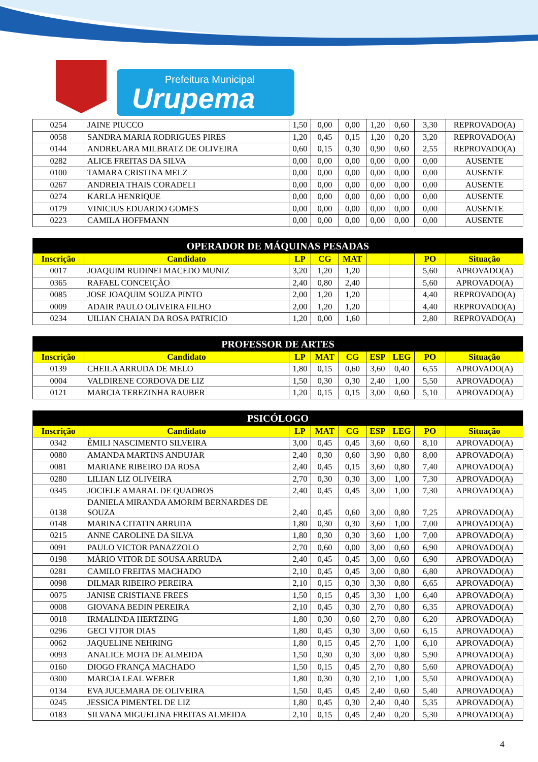Prefeitura Municipal
Urupema
| 0254 | JAINE PIUCCO | 1,50 | 0,00 | 0,00 | 1,20 | 0,60 | 3,30 | REPROVADO(A) |
| 0058 | SANDRA MARIA RODRIGUES PIRES | 1,20 | 0,45 | 0,15 | 1,20 | 0,20 | 3,20 | REPROVADO(A) |
| 0144 | ANDREUARA MILBRATZ DE OLIVEIRA | 0,60 | 0,15 | 0,30 | 0,90 | 0,60 | 2,55 | REPROVADO(A) |
| 0282 | ALICE FREITAS DA SILVA | 0,00 | 0,00 | 0,00 | 0,00 | 0,00 | 0,00 | AUSENTE |
| 0100 | TAMARA CRISTINA MELZ | 0,00 | 0,00 | 0,00 | 0,00 | 0,00 | 0,00 | AUSENTE |
| 0267 | ANDREIA THAIS CORADELI | 0,00 | 0,00 | 0,00 | 0,00 | 0,00 | 0,00 | AUSENTE |
| 0274 | KARLA HENRIQUE | 0,00 | 0,00 | 0,00 | 0,00 | 0,00 | 0,00 | AUSENTE |
| 0179 | VINICIUS EDUARDO GOMES | 0,00 | 0,00 | 0,00 | 0,00 | 0,00 | 0,00 | AUSENTE |
| 0223 | CAMILA HOFFMANN | 0,00 | 0,00 | 0,00 | 0,00 | 0,00 | 0,00 | AUSENTE |
| OPERADOR DE MÁQUINAS PESADAS | | | | | | | | |
| --- | --- | --- | --- | --- | --- | --- | --- | --- |
| Inscrição | Candidato | LP | CG | MAT | | | PO | Situação |
| 0017 | JOAQUIM RUDINEI MACEDO MUNIZ | 3,20 | 1,20 | 1,20 | | | 5,60 | APROVADO(A) |
| 0365 | RAFAEL CONCEIÇÃO | 2,40 | 0,80 | 2,40 | | | 5,60 | APROVADO(A) |
| 0085 | JOSE JOAQUIM SOUZA PINTO | 2,00 | 1,20 | 1,20 | | | 4,40 | REPROVADO(A) |
| 0009 | ADAIR PAULO OLIVEIRA FILHO | 2,00 | 1,20 | 1,20 | | | 4,40 | REPROVADO(A) |
| 0234 | UILIAN CHAIAN DA ROSA PATRICIO | 1,20 | 0,00 | 1,60 | | | 2,80 | REPROVADO(A) |
| PROFESSOR DE ARTES | | | | | | | | |
| --- | --- | --- | --- | --- | --- | --- | --- | --- |
| Inscrição | Candidato | LP | MAT | CG | ESP | LEG | PO | Situação |
| 0139 | CHEILA ARRUDA DE MELO | 1,80 | 0,15 | 0,60 | 3,60 | 0,40 | 6,55 | APROVADO(A) |
| 0004 | VALDIRENE CORDOVA DE LIZ | 1,50 | 0,30 | 0,30 | 2,40 | 1,00 | 5,50 | APROVADO(A) |
| 0121 | MARCIA TEREZINHA RAUBER | 1,20 | 0,15 | 0,15 | 3,00 | 0,60 | 5,10 | APROVADO(A) |
| PSICÓLOGO | | | | | | | | |
| --- | --- | --- | --- | --- | --- | --- | --- | --- |
| Inscrição | Candidato | LP | MAT | CG | ESP | LEG | PO | Situação |
| 0342 | ÊMILI NASCIMENTO SILVEIRA | 3,00 | 0,45 | 0,45 | 3,60 | 0,60 | 8,10 | APROVADO(A) |
| 0080 | AMANDA MARTINS ANDUJAR | 2,40 | 0,30 | 0,60 | 3,90 | 0,80 | 8,00 | APROVADO(A) |
| 0081 | MARIANE RIBEIRO DA ROSA | 2,40 | 0,45 | 0,15 | 3,60 | 0,80 | 7,40 | APROVADO(A) |
| 0280 | LILIAN LIZ OLIVEIRA | 2,70 | 0,30 | 0,30 | 3,00 | 1,00 | 7,30 | APROVADO(A) |
| 0345 | JOCIELE AMARAL DE QUADROS | 2,40 | 0,45 | 0,45 | 3,00 | 1,00 | 7,30 | APROVADO(A) |
| 0138 | DANIELA MIRANDA AMORIM BERNARDES DE SOUZA | 2,40 | 0,45 | 0,60 | 3,00 | 0,80 | 7,25 | APROVADO(A) |
| 0148 | MARINA CITATIN ARRUDA | 1,80 | 0,30 | 0,30 | 3,60 | 1,00 | 7,00 | APROVADO(A) |
| 0215 | ANNE CAROLINE DA SILVA | 1,80 | 0,30 | 0,30 | 3,60 | 1,00 | 7,00 | APROVADO(A) |
| 0091 | PAULO VICTOR PANAZZOLO | 2,70 | 0,60 | 0,00 | 3,00 | 0,60 | 6,90 | APROVADO(A) |
| 0198 | MÁRIO VITOR DE SOUSA ARRUDA | 2,40 | 0,45 | 0,45 | 3,00 | 0,60 | 6,90 | APROVADO(A) |
| 0281 | CAMILO FREITAS MACHADO | 2,10 | 0,45 | 0,45 | 3,00 | 0,80 | 6,80 | APROVADO(A) |
| 0098 | DILMAR RIBEIRO PEREIRA | 2,10 | 0,15 | 0,30 | 3,30 | 0,80 | 6,65 | APROVADO(A) |
| 0075 | JANISE CRISTIANE FREES | 1,50 | 0,15 | 0,45 | 3,30 | 1,00 | 6,40 | APROVADO(A) |
| 0008 | GIOVANA BEDIN PEREIRA | 2,10 | 0,45 | 0,30 | 2,70 | 0,80 | 6,35 | APROVADO(A) |
| 0018 | IRMALINDA HERTZING | 1,80 | 0,30 | 0,60 | 2,70 | 0,80 | 6,20 | APROVADO(A) |
| 0296 | GECI VITOR DIAS | 1,80 | 0,45 | 0,30 | 3,00 | 0,60 | 6,15 | APROVADO(A) |
| 0062 | JAQUELINE NEHRING | 1,80 | 0,15 | 0,45 | 2,70 | 1,00 | 6,10 | APROVADO(A) |
| 0093 | ANALICE MOTA DE ALMEIDA | 1,50 | 0,30 | 0,30 | 3,00 | 0,80 | 5,90 | APROVADO(A) |
| 0160 | DIOGO FRANÇA MACHADO | 1,50 | 0,15 | 0,45 | 2,70 | 0,80 | 5,60 | APROVADO(A) |
| 0300 | MARCIA LEAL WEBER | 1,80 | 0,30 | 0,30 | 2,10 | 1,00 | 5,50 | APROVADO(A) |
| 0134 | EVA JUCEMARA DE OLIVEIRA | 1,50 | 0,45 | 0,45 | 2,40 | 0,60 | 5,40 | APROVADO(A) |
| 0245 | JESSICA PIMENTEL DE LIZ | 1,80 | 0,45 | 0,30 | 2,40 | 0,40 | 5,35 | APROVADO(A) |
| 0183 | SILVANA MIGUELINA FREITAS ALMEIDA | 2,10 | 0,15 | 0,45 | 2,40 | 0,20 | 5,30 | APROVADO(A) |
4